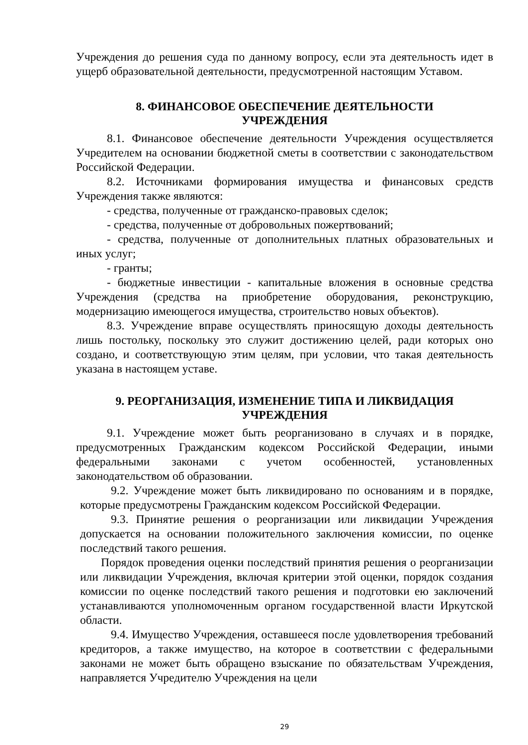Учреждения до решения суда по данному вопросу, если эта деятельность идет в ущерб образовательной деятельности, предусмотренной настоящим Уставом.
8. ФИНАНСОВОЕ ОБЕСПЕЧЕНИЕ ДЕЯТЕЛЬНОСТИ
УЧРЕЖДЕНИЯ
8.1. Финансовое обеспечение деятельности Учреждения осуществляется Учредителем на основании бюджетной сметы в соответствии с законодательством Российской Федерации.
8.2. Источниками формирования имущества и финансовых средств Учреждения также являются:
- средства, полученные от гражданско-правовых сделок;
- средства, полученные от добровольных пожертвований;
- средства, полученные от дополнительных платных образовательных и иных услуг;
- гранты;
- бюджетные инвестиции - капитальные вложения в основные средства Учреждения (средства на приобретение оборудования, реконструкцию, модернизацию имеющегося имущества, строительство новых объектов).
8.3. Учреждение вправе осуществлять приносящую доходы деятельность лишь постольку, поскольку это служит достижению целей, ради которых оно создано, и соответствующую этим целям, при условии, что такая деятельность указана в настоящем уставе.
9. РЕОРГАНИЗАЦИЯ, ИЗМЕНЕНИЕ ТИПА И ЛИКВИДАЦИЯ
УЧРЕЖДЕНИЯ
9.1. Учреждение может быть реорганизовано в случаях и в порядке, предусмотренных Гражданским кодексом Российской Федерации, иными федеральными законами с учетом особенностей, установленных законодательством об образовании.
9.2. Учреждение может быть ликвидировано по основаниям и в порядке, которые предусмотрены Гражданским кодексом Российской Федерации.
9.3. Принятие решения о реорганизации или ликвидации Учреждения допускается на основании положительного заключения комиссии, по оценке последствий такого решения.
Порядок проведения оценки последствий принятия решения о реорганизации или ликвидации Учреждения, включая критерии этой оценки, порядок создания комиссии по оценке последствий такого решения и подготовки ею заключений устанавливаются уполномоченным органом государственной власти Иркутской области.
9.4. Имущество Учреждения, оставшееся после удовлетворения требований кредиторов, а также имущество, на которое в соответствии с федеральными законами не может быть обращено взыскание по обязательствам Учреждения, направляется Учредителю Учреждения на цели
29